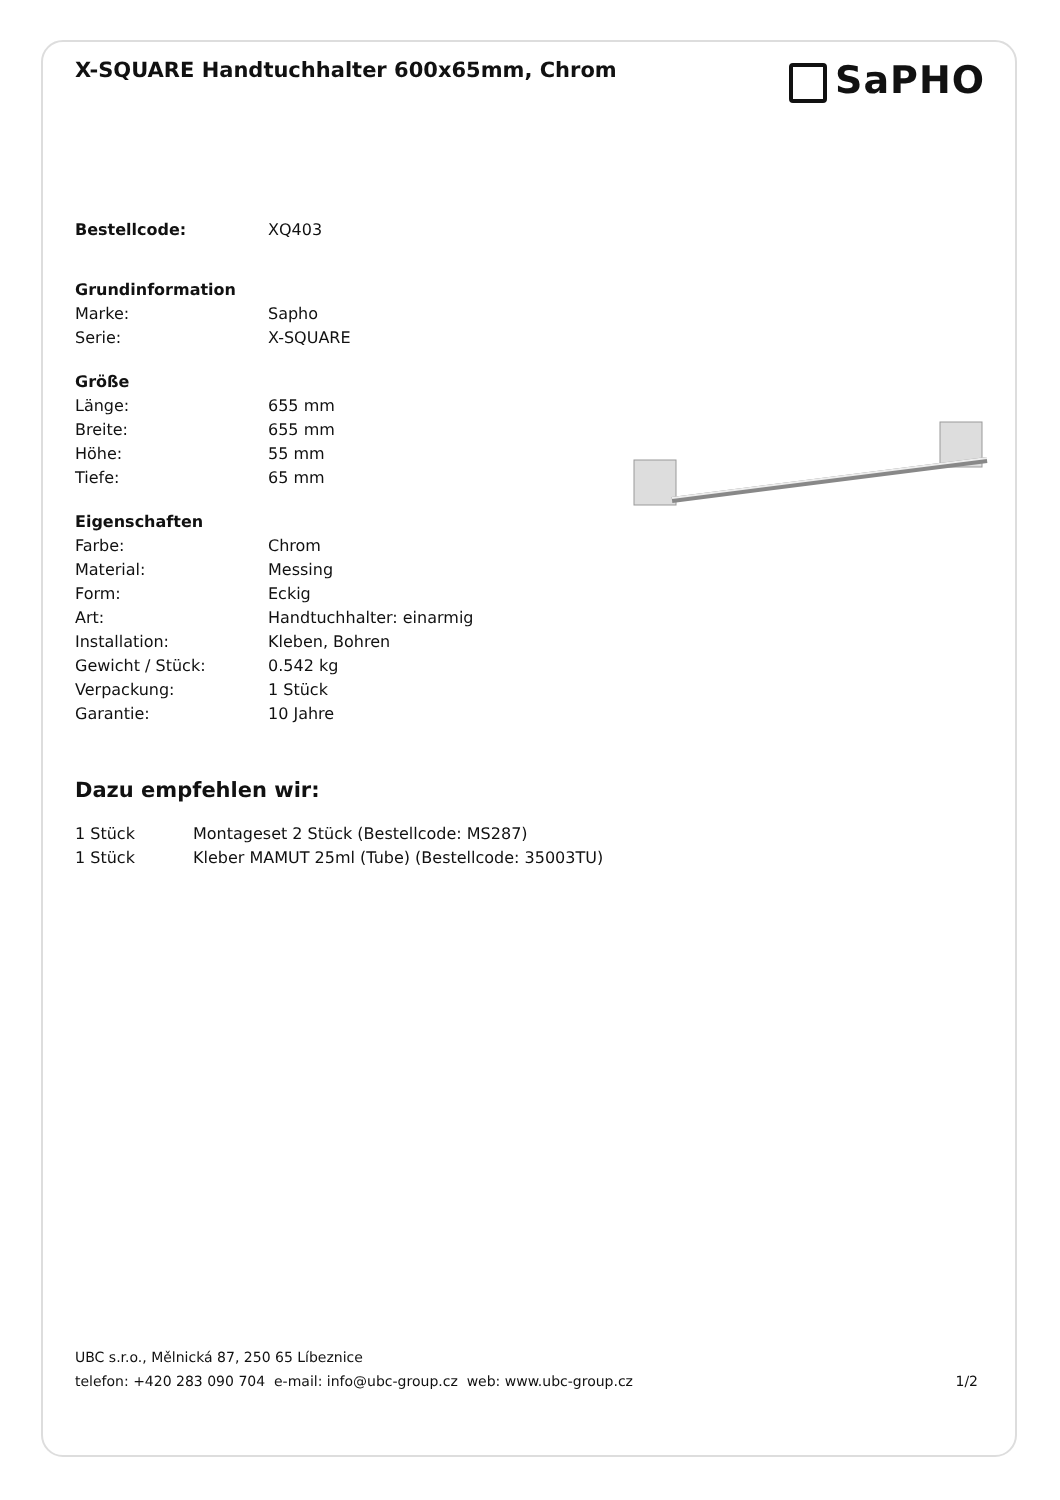X-SQUARE Handtuchhalter 600x65mm, Chrom
SaPHO
| Bestellcode: | XQ403 |
| Grundinformation | |
| Marke: | Sapho |
| Serie: | X-SQUARE |
| Größe | |
| Länge: | 655 mm |
| Breite: | 655 mm |
| Höhe: | 55 mm |
| Tiefe: | 65 mm |
| Eigenschaften | |
| Farbe: | Chrom |
| Material: | Messing |
| Form: | Eckig |
| Art: | Handtuchhalter: einarmig |
| Installation: | Kleben, Bohren |
| Gewicht / Stück: | 0.542 kg |
| Verpackung: | 1 Stück |
| Garantie: | 10 Jahre |
Dazu empfehlen wir:
| 1 Stück | Montageset 2 Stück (Bestellcode: MS287) |
| 1 Stück | Kleber MAMUT 25ml (Tube) (Bestellcode: 35003TU) |
UBC s.r.o., Mělnická 87, 250 65 Líbeznice
telefon: +420 283 090 704 e-mail: info@ubc-group.cz web: www.ubc-group.cz
1/2